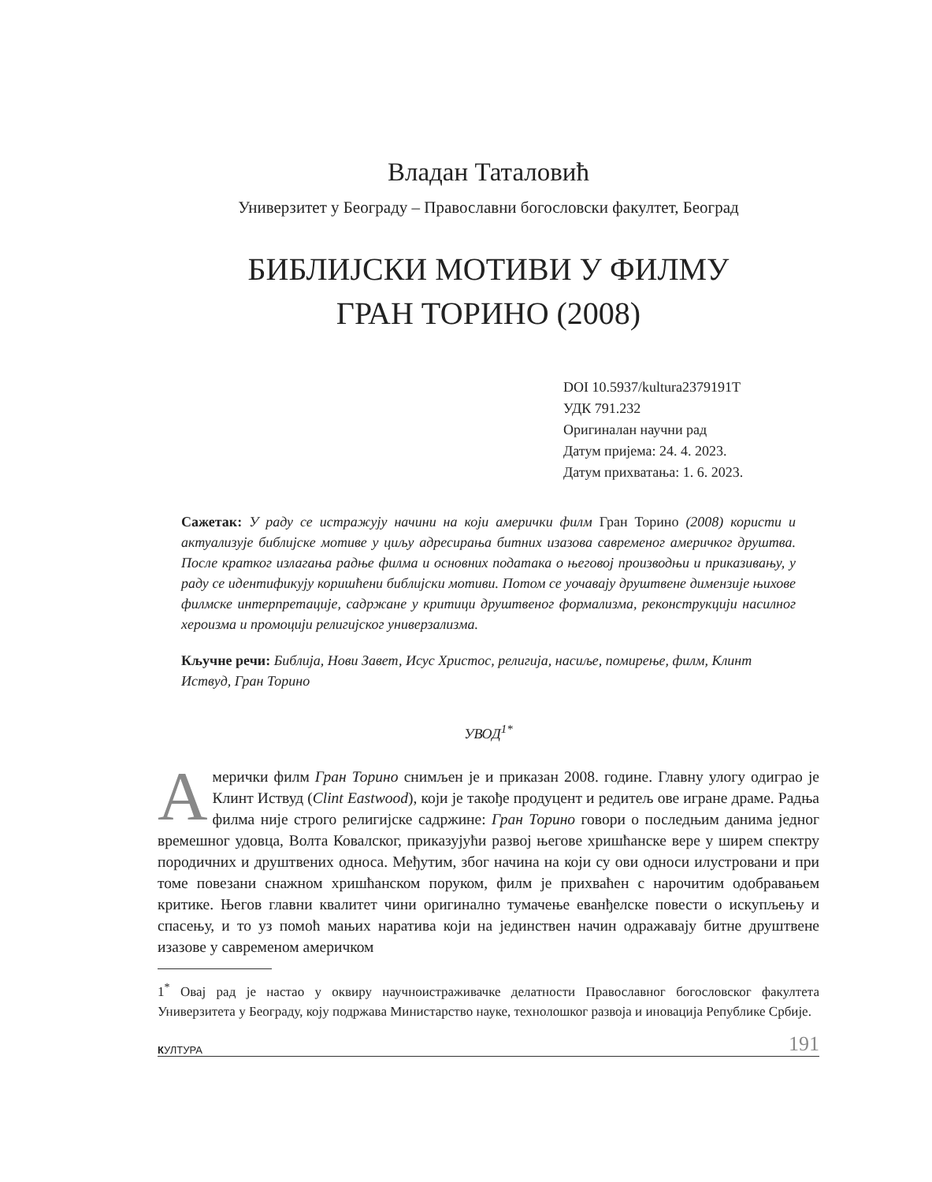Владан Таталовић
Универзитет у Београду – Православни богословски факултет, Београд
БИБЛИЈСКИ МОТИВИ У ФИЛМУ
ГРАН ТОРИНО (2008)
DOI 10.5937/kultura2379191T
УДК 791.232
Оригиналан научни рад
Датум пријема: 24. 4. 2023.
Датум прихватања: 1. 6. 2023.
Сажетак: У раду се истражују начини на који амерички филм Гран Торино (2008) користи и актуализује библијске мотиве у циљу адресирања битних изазова савременог америчког друштва. После кратког излагања радње филма и основних података о његовој производњи и приказивању, у раду се идентификују коришћени библијски мотиви. Потом се уочавају друштвене димензије њихове филмске интерпретације, садржане у критици друштвеног формализма, реконструкцији насилног хероизма и промоцији религијског универзализма.
Кључне речи: Библија, Нови Завет, Исус Христос, религија, насиље, помирење, филм, Клинт Иствуд, Гран Торино
УВОД<sup>1*</sup>
Амерички филм Гран Торино снимљен је и приказан 2008. године. Главну улогу одиграо је Клинт Иствуд (Clint Eastwood), који је такође продуцент и редитељ ове игране драме. Радња филма није строго религијске садржине: Гран Торино говори о последњим данима једног времешног удовца, Волта Ковалског, приказујући развој његове хришћанске вере у ширем спектру породичних и друштвених односа. Међутим, због начина на који су ови односи илустровани и при томе повезани снажном хришћанском поруком, филм је прихваћен с нарочитим одобравањем критике. Његов главни квалитет чини оригинално тумачење еванђелске повести о искупљењу и спасењу, и то уз помоћ мањих наратива који на јединствен начин одражавају битне друштвене изазове у савременом америчком
1<sup>*</sup> Овај рад је настао у оквиру научноистраживачке делатности Православног богословског факултета Универзитета у Београду, коју подржава Министарство науке, технолошког развоја и иновација Републике Србије.
КУЛТУРА 191